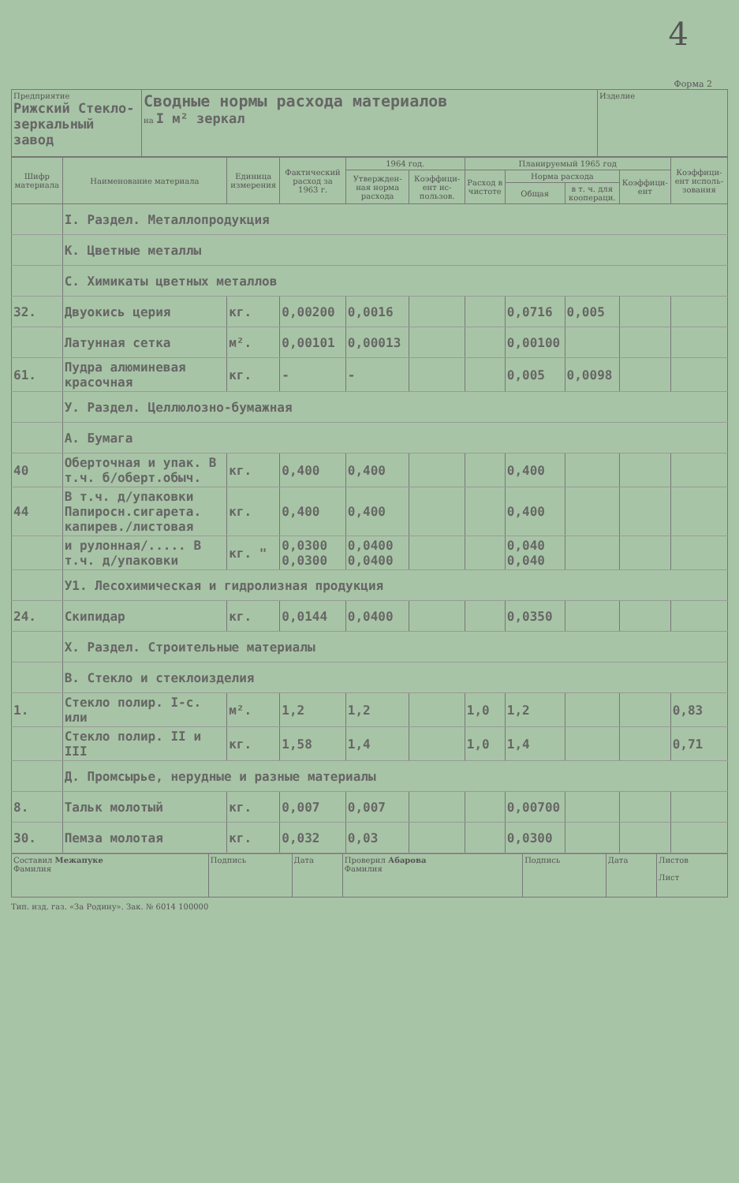4
Форма 2
| Предприятие Рижский Стекло-зеркальный завод | Сводные нормы расхода материалов на I м² зеркал | Изделие |
| Шифр материала | Наименование материала | Единица измерения | Фактический расход за 1963 г. | 1964 год. | | Планируемый 1965 год | | | | Коэффици-ент исполь-зования |
| --- | --- | --- | --- | --- | --- | --- | --- | --- | --- | --- |
| | | | | Утвержден-ная норма расхода | Коэффици-ент ис-пользов. | Расход в чистоте | Норма расхода | | Коэффици-ент | |
| | | | | | | | Общая | в т. ч. для коопераци. | | |
| | I. Раздел. Металлопродукция | | | | | | | | | |
| | К. Цветные металлы | | | | | | | | | |
| | С. Химикаты цветных металлов | | | | | | | | | |
| 32. | Двуокись церия | кг. | 0,00200 | 0,0016 | | | 0,0716 | 0,005 | | |
| | Латунная сетка | м². | 0,00101 | 0,00013 | | | 0,00100 | | | |
| 61. | Пудра алюминевая красочная | кг. | - | - | | | 0,005 | 0,0098 | | |
| | У. Раздел. Целлюлозно-бумажная | | | | | | | | | |
| | А. Бумага | | | | | | | | | |
| 40 | Оберточная и упак. В т.ч. б/оберт.обыч. | кг. | 0,400 | 0,400 | | | 0,400 | | | |
| 44 | В т.ч. д/упаковки Папиросн.сигарета. капирев./листовая | кг. | 0,400 | 0,400 | | | 0,400 | | | |
| | и рулонная/..... В т.ч. д/упаковки | кг. " | 0,0300 0,0300 | 0,0400 0,0400 | | | 0,040 0,040 | | | |
| | У1. Лесохимическая и гидролизная продукция | | | | | | | | | |
| 24. | Скипидар | кг. | 0,0144 | 0,0400 | | | 0,0350 | | | |
| | Х. Раздел. Строительные материалы | | | | | | | | | |
| | В. Стекло и стеклоизделия | | | | | | | | | |
| 1. | Стекло полир. I-с. или | м². | 1,2 | 1,2 | | 1,0 | 1,2 | | | 0,83 |
| | Стекло полир. II и III | кг. | 1,58 | 1,4 | | 1,0 | 1,4 | | | 0,71 |
| | Д. Промсырье, нерудные и разные материалы | | | | | | | | | |
| 8. | Тальк молотый | кг. | 0,007 | 0,007 | | | 0,00700 | | | |
| 30. | Пемза молотая | кг. | 0,032 | 0,03 | | | 0,0300 | | | |
| Составил Межапуке Фамилия | Подпись | Дата | Проверил Абарова Фамилия | Подпись | Дата | Листов Лист |
Тип. изд. газ. «За Родину». Зак. № 6014 100000